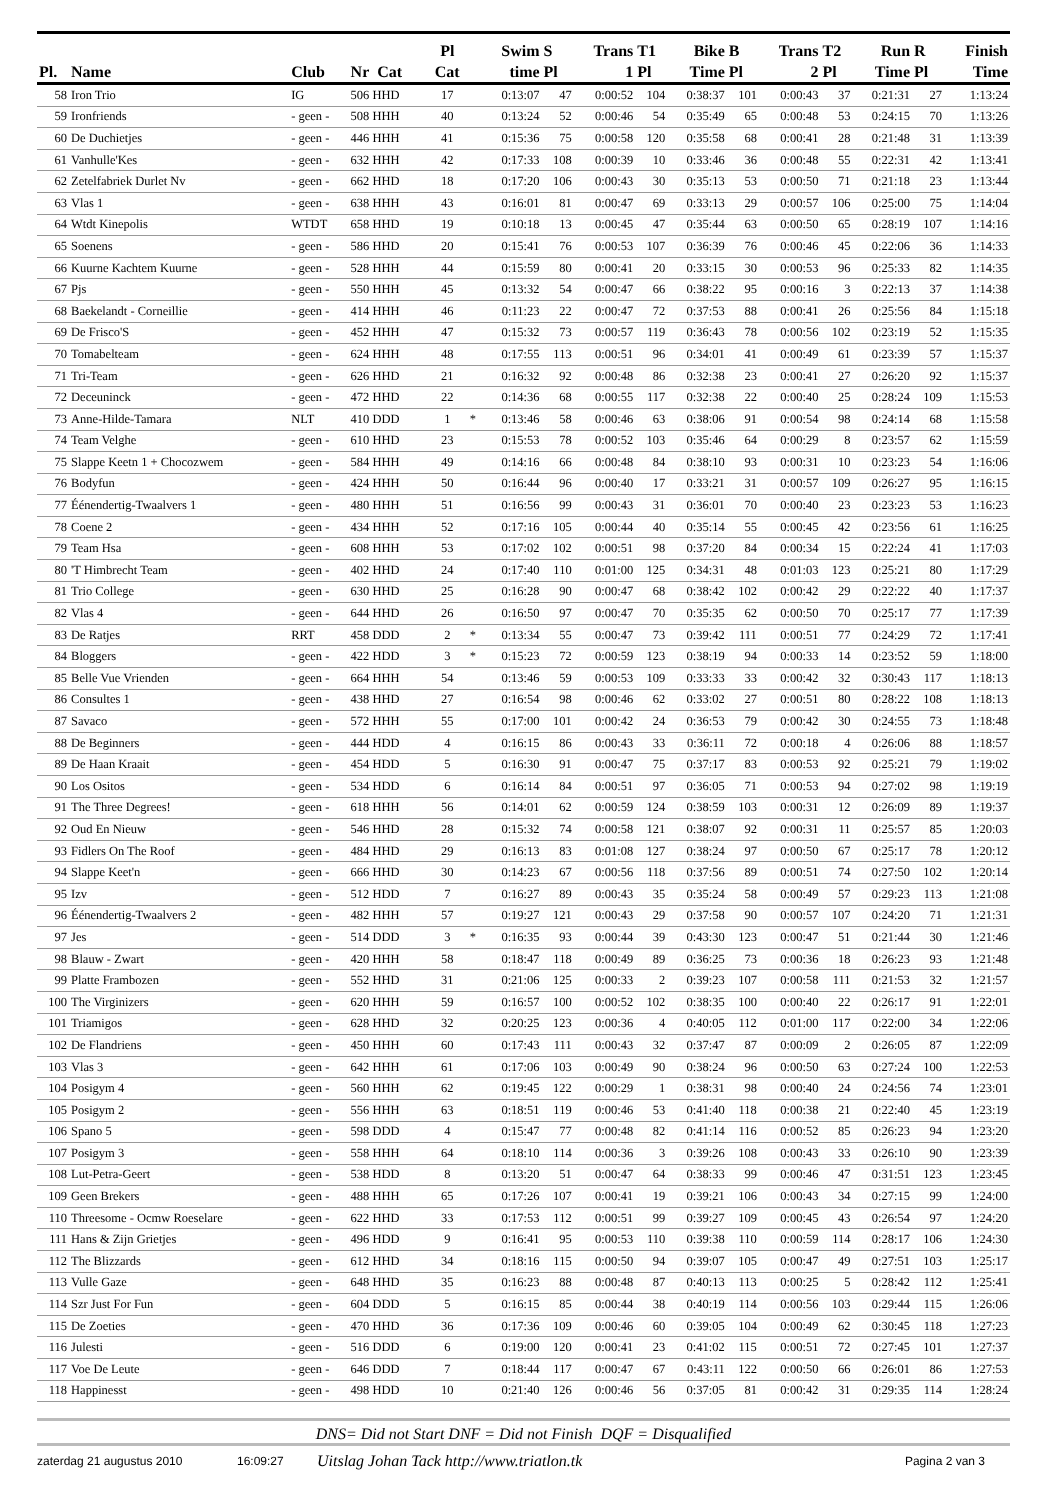| Pl. | Name | Club | Nr Cat | Pl Cat | | Swim time | S Pl | Trans 1 | T1 Pl | Bike Time | B Pl | Trans 2 | T2 Pl | Run Time | R Pl | Finish Time |
| --- | --- | --- | --- | --- | --- | --- | --- | --- | --- | --- | --- | --- | --- | --- | --- | --- |
| 58 | Iron Trio | IG | 506 HHD | 17 | | 0:13:07 | 47 | 0:00:52 | 104 | 0:38:37 | 101 | 0:00:43 | 37 | 0:21:31 | 27 | 1:13:24 |
| 59 | Ironfriends | - geen - | 508 HHH | 40 | | 0:13:24 | 52 | 0:00:46 | 54 | 0:35:49 | 65 | 0:00:48 | 53 | 0:24:15 | 70 | 1:13:26 |
| 60 | De Duchietjes | - geen - | 446 HHH | 41 | | 0:15:36 | 75 | 0:00:58 | 120 | 0:35:58 | 68 | 0:00:41 | 28 | 0:21:48 | 31 | 1:13:39 |
| 61 | Vanhulle'Kes | - geen - | 632 HHH | 42 | | 0:17:33 | 108 | 0:00:39 | 10 | 0:33:46 | 36 | 0:00:48 | 55 | 0:22:31 | 42 | 1:13:41 |
| 62 | Zetelfabriek Durlet Nv | - geen - | 662 HHD | 18 | | 0:17:20 | 106 | 0:00:43 | 30 | 0:35:13 | 53 | 0:00:50 | 71 | 0:21:18 | 23 | 1:13:44 |
| 63 | Vlas 1 | - geen - | 638 HHH | 43 | | 0:16:01 | 81 | 0:00:47 | 69 | 0:33:13 | 29 | 0:00:57 | 106 | 0:25:00 | 75 | 1:14:04 |
| 64 | Wtdt Kinepolis | WTDT | 658 HHD | 19 | | 0:10:18 | 13 | 0:00:45 | 47 | 0:35:44 | 63 | 0:00:50 | 65 | 0:28:19 | 107 | 1:14:16 |
| 65 | Soenens | - geen - | 586 HHD | 20 | | 0:15:41 | 76 | 0:00:53 | 107 | 0:36:39 | 76 | 0:00:46 | 45 | 0:22:06 | 36 | 1:14:33 |
| 66 | Kuurne Kachtem Kuurne | - geen - | 528 HHH | 44 | | 0:15:59 | 80 | 0:00:41 | 20 | 0:33:15 | 30 | 0:00:53 | 96 | 0:25:33 | 82 | 1:14:35 |
| 67 | Pjs | - geen - | 550 HHH | 45 | | 0:13:32 | 54 | 0:00:47 | 66 | 0:38:22 | 95 | 0:00:16 | 3 | 0:22:13 | 37 | 1:14:38 |
| 68 | Baekelandt - Corneillie | - geen - | 414 HHH | 46 | | 0:11:23 | 22 | 0:00:47 | 72 | 0:37:53 | 88 | 0:00:41 | 26 | 0:25:56 | 84 | 1:15:18 |
| 69 | De Frisco'S | - geen - | 452 HHH | 47 | | 0:15:32 | 73 | 0:00:57 | 119 | 0:36:43 | 78 | 0:00:56 | 102 | 0:23:19 | 52 | 1:15:35 |
| 70 | Tomabelteam | - geen - | 624 HHH | 48 | | 0:17:55 | 113 | 0:00:51 | 96 | 0:34:01 | 41 | 0:00:49 | 61 | 0:23:39 | 57 | 1:15:37 |
| 71 | Tri-Team | - geen - | 626 HHD | 21 | | 0:16:32 | 92 | 0:00:48 | 86 | 0:32:38 | 23 | 0:00:41 | 27 | 0:26:20 | 92 | 1:15:37 |
| 72 | Deceuninck | - geen - | 472 HHD | 22 | | 0:14:36 | 68 | 0:00:55 | 117 | 0:32:38 | 22 | 0:00:40 | 25 | 0:28:24 | 109 | 1:15:53 |
| 73 | Anne-Hilde-Tamara | NLT | 410 DDD | 1 | * | 0:13:46 | 58 | 0:00:46 | 63 | 0:38:06 | 91 | 0:00:54 | 98 | 0:24:14 | 68 | 1:15:58 |
| 74 | Team Velghe | - geen - | 610 HHD | 23 | | 0:15:53 | 78 | 0:00:52 | 103 | 0:35:46 | 64 | 0:00:29 | 8 | 0:23:57 | 62 | 1:15:59 |
| 75 | Slappe Keetn 1 + Chocozwem | - geen - | 584 HHH | 49 | | 0:14:16 | 66 | 0:00:48 | 84 | 0:38:10 | 93 | 0:00:31 | 10 | 0:23:23 | 54 | 1:16:06 |
| 76 | Bodyfun | - geen - | 424 HHH | 50 | | 0:16:44 | 96 | 0:00:40 | 17 | 0:33:21 | 31 | 0:00:57 | 109 | 0:26:27 | 95 | 1:16:15 |
| 77 | Éénendertig-Twaalvers 1 | - geen - | 480 HHH | 51 | | 0:16:56 | 99 | 0:00:43 | 31 | 0:36:01 | 70 | 0:00:40 | 23 | 0:23:23 | 53 | 1:16:23 |
| 78 | Coene 2 | - geen - | 434 HHH | 52 | | 0:17:16 | 105 | 0:00:44 | 40 | 0:35:14 | 55 | 0:00:45 | 42 | 0:23:56 | 61 | 1:16:25 |
| 79 | Team Hsa | - geen - | 608 HHH | 53 | | 0:17:02 | 102 | 0:00:51 | 98 | 0:37:20 | 84 | 0:00:34 | 15 | 0:22:24 | 41 | 1:17:03 |
| 80 | 'T Himbrecht Team | - geen - | 402 HHD | 24 | | 0:17:40 | 110 | 0:01:00 | 125 | 0:34:31 | 48 | 0:01:03 | 123 | 0:25:21 | 80 | 1:17:29 |
| 81 | Trio College | - geen - | 630 HHD | 25 | | 0:16:28 | 90 | 0:00:47 | 68 | 0:38:42 | 102 | 0:00:42 | 29 | 0:22:22 | 40 | 1:17:37 |
| 82 | Vlas 4 | - geen - | 644 HHD | 26 | | 0:16:50 | 97 | 0:00:47 | 70 | 0:35:35 | 62 | 0:00:50 | 70 | 0:25:17 | 77 | 1:17:39 |
| 83 | De Ratjes | RRT | 458 DDD | 2 | * | 0:13:34 | 55 | 0:00:47 | 73 | 0:39:42 | 111 | 0:00:51 | 77 | 0:24:29 | 72 | 1:17:41 |
| 84 | Bloggers | - geen - | 422 HDD | 3 | * | 0:15:23 | 72 | 0:00:59 | 123 | 0:38:19 | 94 | 0:00:33 | 14 | 0:23:52 | 59 | 1:18:00 |
| 85 | Belle Vue Vrienden | - geen - | 664 HHH | 54 | | 0:13:46 | 59 | 0:00:53 | 109 | 0:33:33 | 33 | 0:00:42 | 32 | 0:30:43 | 117 | 1:18:13 |
| 86 | Consultes 1 | - geen - | 438 HHD | 27 | | 0:16:54 | 98 | 0:00:46 | 62 | 0:33:02 | 27 | 0:00:51 | 80 | 0:28:22 | 108 | 1:18:13 |
| 87 | Savaco | - geen - | 572 HHH | 55 | | 0:17:00 | 101 | 0:00:42 | 24 | 0:36:53 | 79 | 0:00:42 | 30 | 0:24:55 | 73 | 1:18:48 |
| 88 | De Beginners | - geen - | 444 HDD | 4 | | 0:16:15 | 86 | 0:00:43 | 33 | 0:36:11 | 72 | 0:00:18 | 4 | 0:26:06 | 88 | 1:18:57 |
| 89 | De Haan Kraait | - geen - | 454 HDD | 5 | | 0:16:30 | 91 | 0:00:47 | 75 | 0:37:17 | 83 | 0:00:53 | 92 | 0:25:21 | 79 | 1:19:02 |
| 90 | Los Ositos | - geen - | 534 HDD | 6 | | 0:16:14 | 84 | 0:00:51 | 97 | 0:36:05 | 71 | 0:00:53 | 94 | 0:27:02 | 98 | 1:19:19 |
| 91 | The Three Degrees! | - geen - | 618 HHH | 56 | | 0:14:01 | 62 | 0:00:59 | 124 | 0:38:59 | 103 | 0:00:31 | 12 | 0:26:09 | 89 | 1:19:37 |
| 92 | Oud En Nieuw | - geen - | 546 HHD | 28 | | 0:15:32 | 74 | 0:00:58 | 121 | 0:38:07 | 92 | 0:00:31 | 11 | 0:25:57 | 85 | 1:20:03 |
| 93 | Fidlers On The Roof | - geen - | 484 HHD | 29 | | 0:16:13 | 83 | 0:01:08 | 127 | 0:38:24 | 97 | 0:00:50 | 67 | 0:25:17 | 78 | 1:20:12 |
| 94 | Slappe Keet'n | - geen - | 666 HHD | 30 | | 0:14:23 | 67 | 0:00:56 | 118 | 0:37:56 | 89 | 0:00:51 | 74 | 0:27:50 | 102 | 1:20:14 |
| 95 | Izv | - geen - | 512 HDD | 7 | | 0:16:27 | 89 | 0:00:43 | 35 | 0:35:24 | 58 | 0:00:49 | 57 | 0:29:23 | 113 | 1:21:08 |
| 96 | Éénendertig-Twaalvers 2 | - geen - | 482 HHH | 57 | | 0:19:27 | 121 | 0:00:43 | 29 | 0:37:58 | 90 | 0:00:57 | 107 | 0:24:20 | 71 | 1:21:31 |
| 97 | Jes | - geen - | 514 DDD | 3 | * | 0:16:35 | 93 | 0:00:44 | 39 | 0:43:30 | 123 | 0:00:47 | 51 | 0:21:44 | 30 | 1:21:46 |
| 98 | Blauw - Zwart | - geen - | 420 HHH | 58 | | 0:18:47 | 118 | 0:00:49 | 89 | 0:36:25 | 73 | 0:00:36 | 18 | 0:26:23 | 93 | 1:21:48 |
| 99 | Platte Frambozen | - geen - | 552 HHD | 31 | | 0:21:06 | 125 | 0:00:33 | 2 | 0:39:23 | 107 | 0:00:58 | 111 | 0:21:53 | 32 | 1:21:57 |
| 100 | The Virginizers | - geen - | 620 HHH | 59 | | 0:16:57 | 100 | 0:00:52 | 102 | 0:38:35 | 100 | 0:00:40 | 22 | 0:26:17 | 91 | 1:22:01 |
| 101 | Triamigos | - geen - | 628 HHD | 32 | | 0:20:25 | 123 | 0:00:36 | 4 | 0:40:05 | 112 | 0:01:00 | 117 | 0:22:00 | 34 | 1:22:06 |
| 102 | De Flandriens | - geen - | 450 HHH | 60 | | 0:17:43 | 111 | 0:00:43 | 32 | 0:37:47 | 87 | 0:00:09 | 2 | 0:26:05 | 87 | 1:22:09 |
| 103 | Vlas 3 | - geen - | 642 HHH | 61 | | 0:17:06 | 103 | 0:00:49 | 90 | 0:38:24 | 96 | 0:00:50 | 63 | 0:27:24 | 100 | 1:22:53 |
| 104 | Posigym 4 | - geen - | 560 HHH | 62 | | 0:19:45 | 122 | 0:00:29 | 1 | 0:38:31 | 98 | 0:00:40 | 24 | 0:24:56 | 74 | 1:23:01 |
| 105 | Posigym 2 | - geen - | 556 HHH | 63 | | 0:18:51 | 119 | 0:00:46 | 53 | 0:41:40 | 118 | 0:00:38 | 21 | 0:22:40 | 45 | 1:23:19 |
| 106 | Spano 5 | - geen - | 598 DDD | 4 | | 0:15:47 | 77 | 0:00:48 | 82 | 0:41:14 | 116 | 0:00:52 | 85 | 0:26:23 | 94 | 1:23:20 |
| 107 | Posigym 3 | - geen - | 558 HHH | 64 | | 0:18:10 | 114 | 0:00:36 | 3 | 0:39:26 | 108 | 0:00:43 | 33 | 0:26:10 | 90 | 1:23:39 |
| 108 | Lut-Petra-Geert | - geen - | 538 HDD | 8 | | 0:13:20 | 51 | 0:00:47 | 64 | 0:38:33 | 99 | 0:00:46 | 47 | 0:31:51 | 123 | 1:23:45 |
| 109 | Geen Brekers | - geen - | 488 HHH | 65 | | 0:17:26 | 107 | 0:00:41 | 19 | 0:39:21 | 106 | 0:00:43 | 34 | 0:27:15 | 99 | 1:24:00 |
| 110 | Threesome - Ocmw Roeselare | - geen - | 622 HHD | 33 | | 0:17:53 | 112 | 0:00:51 | 99 | 0:39:27 | 109 | 0:00:45 | 43 | 0:26:54 | 97 | 1:24:20 |
| 111 | Hans & Zijn Grietjes | - geen - | 496 HDD | 9 | | 0:16:41 | 95 | 0:00:53 | 110 | 0:39:38 | 110 | 0:00:59 | 114 | 0:28:17 | 106 | 1:24:30 |
| 112 | The Blizzards | - geen - | 612 HHD | 34 | | 0:18:16 | 115 | 0:00:50 | 94 | 0:39:07 | 105 | 0:00:47 | 49 | 0:27:51 | 103 | 1:25:17 |
| 113 | Vulle Gaze | - geen - | 648 HHD | 35 | | 0:16:23 | 88 | 0:00:48 | 87 | 0:40:13 | 113 | 0:00:25 | 5 | 0:28:42 | 112 | 1:25:41 |
| 114 | Szr Just For Fun | - geen - | 604 DDD | 5 | | 0:16:15 | 85 | 0:00:44 | 38 | 0:40:19 | 114 | 0:00:56 | 103 | 0:29:44 | 115 | 1:26:06 |
| 115 | De Zoeties | - geen - | 470 HHD | 36 | | 0:17:36 | 109 | 0:00:46 | 60 | 0:39:05 | 104 | 0:00:49 | 62 | 0:30:45 | 118 | 1:27:23 |
| 116 | Julesti | - geen - | 516 DDD | 6 | | 0:19:00 | 120 | 0:00:41 | 23 | 0:41:02 | 115 | 0:00:51 | 72 | 0:27:45 | 101 | 1:27:37 |
| 117 | Voe De Leute | - geen - | 646 DDD | 7 | | 0:18:44 | 117 | 0:00:47 | 67 | 0:43:11 | 122 | 0:00:50 | 66 | 0:26:01 | 86 | 1:27:53 |
| 118 | Happinesst | - geen - | 498 HDD | 10 | | 0:21:40 | 126 | 0:00:46 | 56 | 0:37:05 | 81 | 0:00:42 | 31 | 0:29:35 | 114 | 1:28:24 |
DNS= Did not Start DNF = Did not Finish DQF = Disqualified
zaterdag 21 augustus 2010 16:09:27 Uitslag Johan Tack http://www.triatlon.tk Pagina 2 van 3